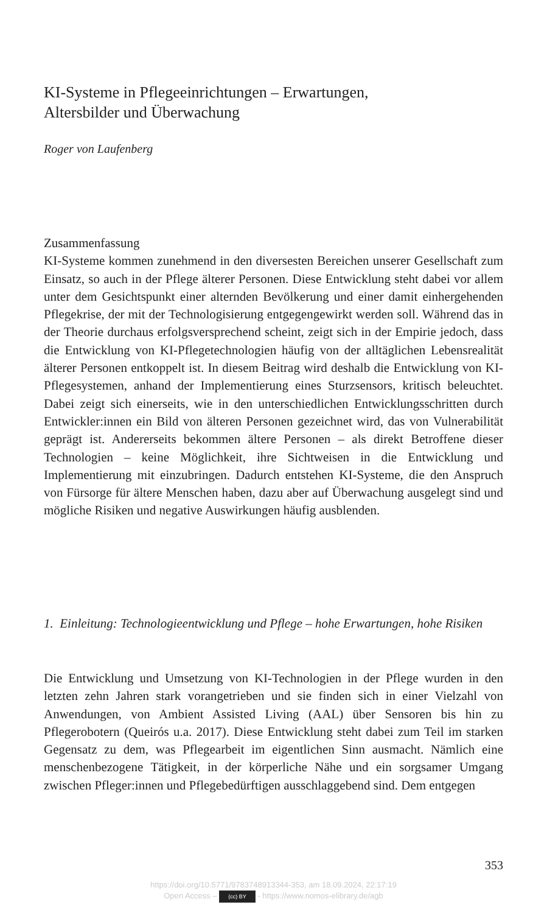KI-Systeme in Pflegeeinrichtungen – Erwartungen,
Altersbilder und Überwachung
Roger von Laufenberg
Zusammenfassung
KI-Systeme kommen zunehmend in den diversesten Bereichen unserer Gesellschaft zum Einsatz, so auch in der Pflege älterer Personen. Diese Entwicklung steht dabei vor allem unter dem Gesichtspunkt einer alternden Bevölkerung und einer damit einhergehenden Pflegekrise, der mit der Technologisierung entgegengewirkt werden soll. Während das in der Theorie durchaus erfolgsversprechend scheint, zeigt sich in der Empirie jedoch, dass die Entwicklung von KI-Pflegetechnologien häufig von der alltäglichen Lebensrealität älterer Personen entkoppelt ist. In diesem Beitrag wird deshalb die Entwicklung von KI-Pflegesystemen, anhand der Implementierung eines Sturzsensors, kritisch beleuchtet. Dabei zeigt sich einerseits, wie in den unterschiedlichen Entwicklungsschritten durch Entwickler:innen ein Bild von älteren Personen gezeichnet wird, das von Vulnerabilität geprägt ist. Andererseits bekommen ältere Personen – als direkt Betroffene dieser Technologien – keine Möglichkeit, ihre Sichtweisen in die Entwicklung und Implementierung mit einzubringen. Dadurch entstehen KI-Systeme, die den Anspruch von Fürsorge für ältere Menschen haben, dazu aber auf Überwachung ausgelegt sind und mögliche Risiken und negative Auswirkungen häufig ausblenden.
1. Einleitung: Technologieentwicklung und Pflege – hohe Erwartungen, hohe Risiken
Die Entwicklung und Umsetzung von KI-Technologien in der Pflege wurden in den letzten zehn Jahren stark vorangetrieben und sie finden sich in einer Vielzahl von Anwendungen, von Ambient Assisted Living (AAL) über Sensoren bis hin zu Pflegerobotern (Queirós u.a. 2017). Diese Entwicklung steht dabei zum Teil im starken Gegensatz zu dem, was Pflegearbeit im eigentlichen Sinn ausmacht. Nämlich eine menschenbezogene Tätigkeit, in der körperliche Nähe und ein sorgsamer Umgang zwischen Pfleger:innen und Pflegebedürftigen ausschlaggebend sind. Dem entgegen
353
https://doi.org/10.5771/9783748913344-353, am 18.09.2024, 22:17:19
Open Access – (cc) BY - https://www.nomos-elibrary.de/agb